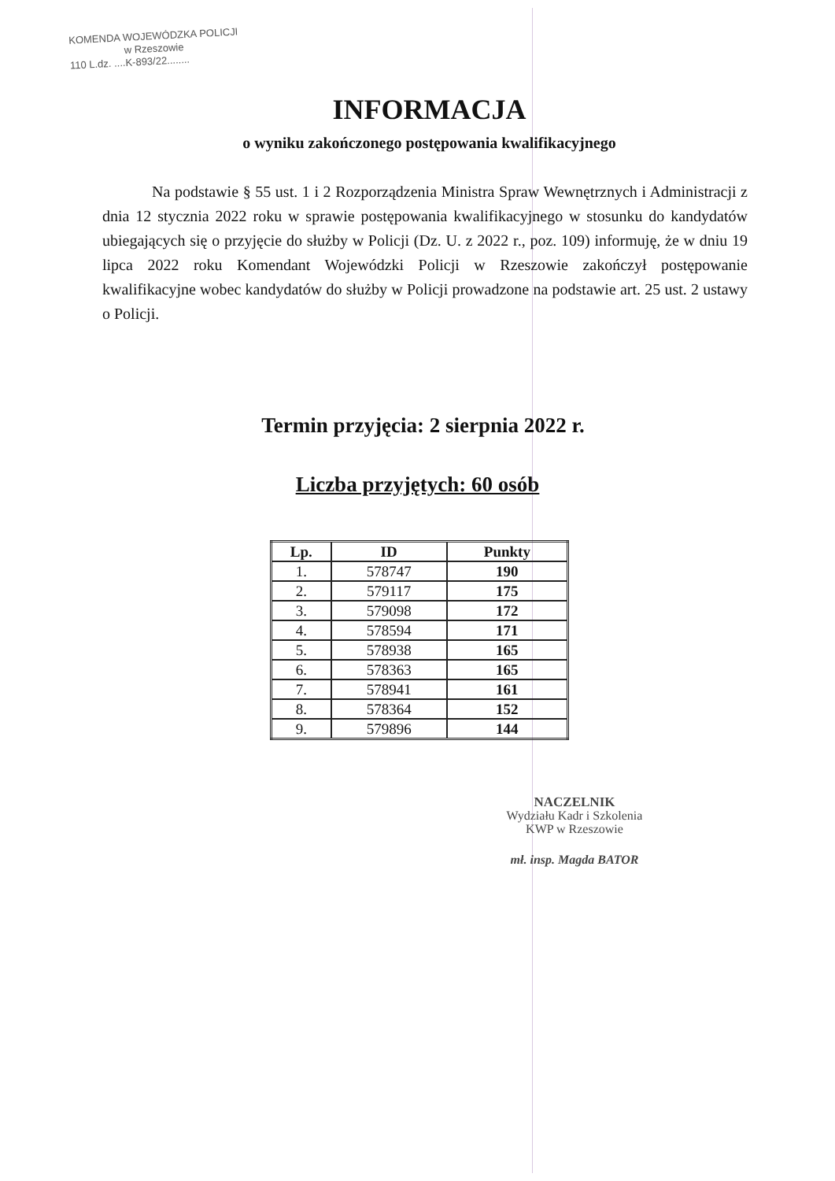KOMENDA WOJEWÓDZKA POLICJI
w Rzeszowie
110 L.dz. ....K-893/22........
INFORMACJA
o wyniku zakończonego postępowania kwalifikacyjnego
Na podstawie § 55 ust. 1 i 2 Rozporządzenia Ministra Spraw Wewnętrznych i Administracji z dnia 12 stycznia 2022 roku w sprawie postępowania kwalifikacyjnego w stosunku do kandydatów ubiegających się o przyjęcie do służby w Policji (Dz. U. z 2022 r., poz. 109) informuję, że w dniu 19 lipca 2022 roku Komendant Wojewódzki Policji w Rzeszowie zakończył postępowanie kwalifikacyjne wobec kandydatów do służby w Policji prowadzone na podstawie art. 25 ust. 2 ustawy o Policji.
Termin przyjęcia: 2 sierpnia 2022 r.
Liczba przyjętych: 60 osób
| Lp. | ID | Punkty |
| --- | --- | --- |
| 1. | 578747 | 190 |
| 2. | 579117 | 175 |
| 3. | 579098 | 172 |
| 4. | 578594 | 171 |
| 5. | 578938 | 165 |
| 6. | 578363 | 165 |
| 7. | 578941 | 161 |
| 8. | 578364 | 152 |
| 9. | 579896 | 144 |
NACZELNIK
Wydziału Kadr i Szkolenia
KWP w Rzeszowie
mł. insp. Magda BATOR